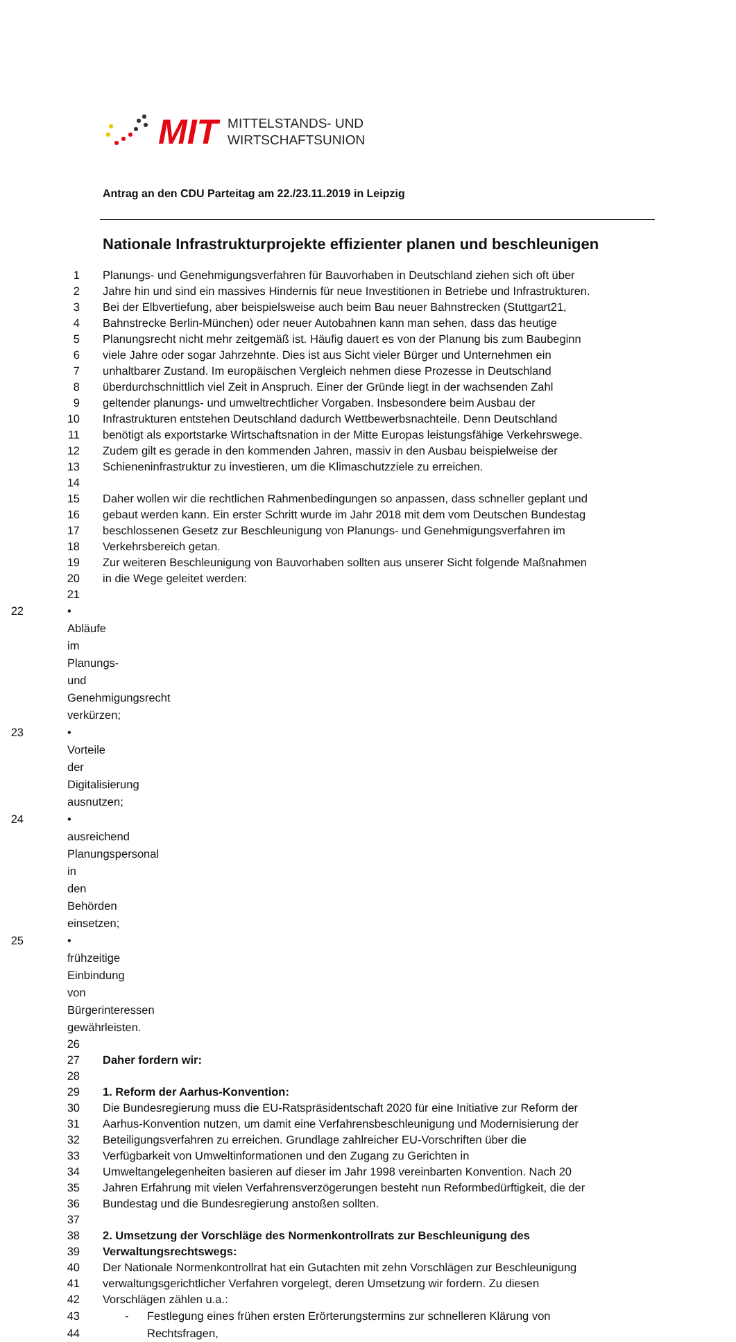MIT MITTELSTANDS- UND
WIRTSCHAFTSUNION
Antrag an den CDU Parteitag am 22./23.11.2019 in Leipzig
Nationale Infrastrukturprojekte effizienter planen und beschleunigen
1 Planungs- und Genehmigungsverfahren für Bauvorhaben in Deutschland ziehen sich oft über
2 Jahre hin und sind ein massives Hindernis für neue Investitionen in Betriebe und Infrastrukturen.
3 Bei der Elbvertiefung, aber beispielsweise auch beim Bau neuer Bahnstrecken (Stuttgart21,
4 Bahnstrecke Berlin-München) oder neuer Autobahnen kann man sehen, dass das heutige
5 Planungsrecht nicht mehr zeitgemäß ist. Häufig dauert es von der Planung bis zum Baubeginn
6 viele Jahre oder sogar Jahrzehnte. Dies ist aus Sicht vieler Bürger und Unternehmen ein
7 unhaltbarer Zustand. Im europäischen Vergleich nehmen diese Prozesse in Deutschland
8 überdurchschnittlich viel Zeit in Anspruch. Einer der Gründe liegt in der wachsenden Zahl
9 geltender planungs- und umweltrechtlicher Vorgaben. Insbesondere beim Ausbau der
10 Infrastrukturen entstehen Deutschland dadurch Wettbewerbsnachteile. Denn Deutschland
11 benötigt als exportstarke Wirtschaftsnation in der Mitte Europas leistungsfähige Verkehrswege.
12 Zudem gilt es gerade in den kommenden Jahren, massiv in den Ausbau beispielweise der
13 Schieneninfrastruktur zu investieren, um die Klimaschutzziele zu erreichen.
14
15 Daher wollen wir die rechtlichen Rahmenbedingungen so anpassen, dass schneller geplant und
16 gebaut werden kann. Ein erster Schritt wurde im Jahr 2018 mit dem vom Deutschen Bundestag
17 beschlossenen Gesetz zur Beschleunigung von Planungs- und Genehmigungsverfahren im
18 Verkehrsbereich getan.
19 Zur weiteren Beschleunigung von Bauvorhaben sollten aus unserer Sicht folgende Maßnahmen
20 in die Wege geleitet werden:
21
22 • Abläufe im Planungs- und Genehmigungsrecht verkürzen;
23 • Vorteile der Digitalisierung ausnutzen;
24 • ausreichend Planungspersonal in den Behörden einsetzen;
25 • frühzeitige Einbindung von Bürgerinteressen gewährleisten.
26
27 Daher fordern wir:
28
29 1. Reform der Aarhus-Konvention:
30 Die Bundesregierung muss die EU-Ratspräsidentschaft 2020 für eine Initiative zur Reform der
31 Aarhus-Konvention nutzen, um damit eine Verfahrensbeschleunigung und Modernisierung der
32 Beteiligungsverfahren zu erreichen. Grundlage zahlreicher EU-Vorschriften über die
33 Verfügbarkeit von Umweltinformationen und den Zugang zu Gerichten in
34 Umweltangelegenheiten basieren auf dieser im Jahr 1998 vereinbarten Konvention. Nach 20
35 Jahren Erfahrung mit vielen Verfahrensverzögerungen besteht nun Reformbedürftigkeit, die der
36 Bundestag und die Bundesregierung anstoßen sollten.
37
38 2. Umsetzung der Vorschläge des Normenkontrollrats zur Beschleunigung des
39 Verwaltungsrechtswegs:
40 Der Nationale Normenkontrollrat hat ein Gutachten mit zehn Vorschlägen zur Beschleunigung
41 verwaltungsgerichtlicher Verfahren vorgelegt, deren Umsetzung wir fordern. Zu diesen
42 Vorschlägen zählen u.a.:
43 - Festlegung eines frühen ersten Erörterungstermins zur schnelleren Klärung von
44 Rechtsfragen,